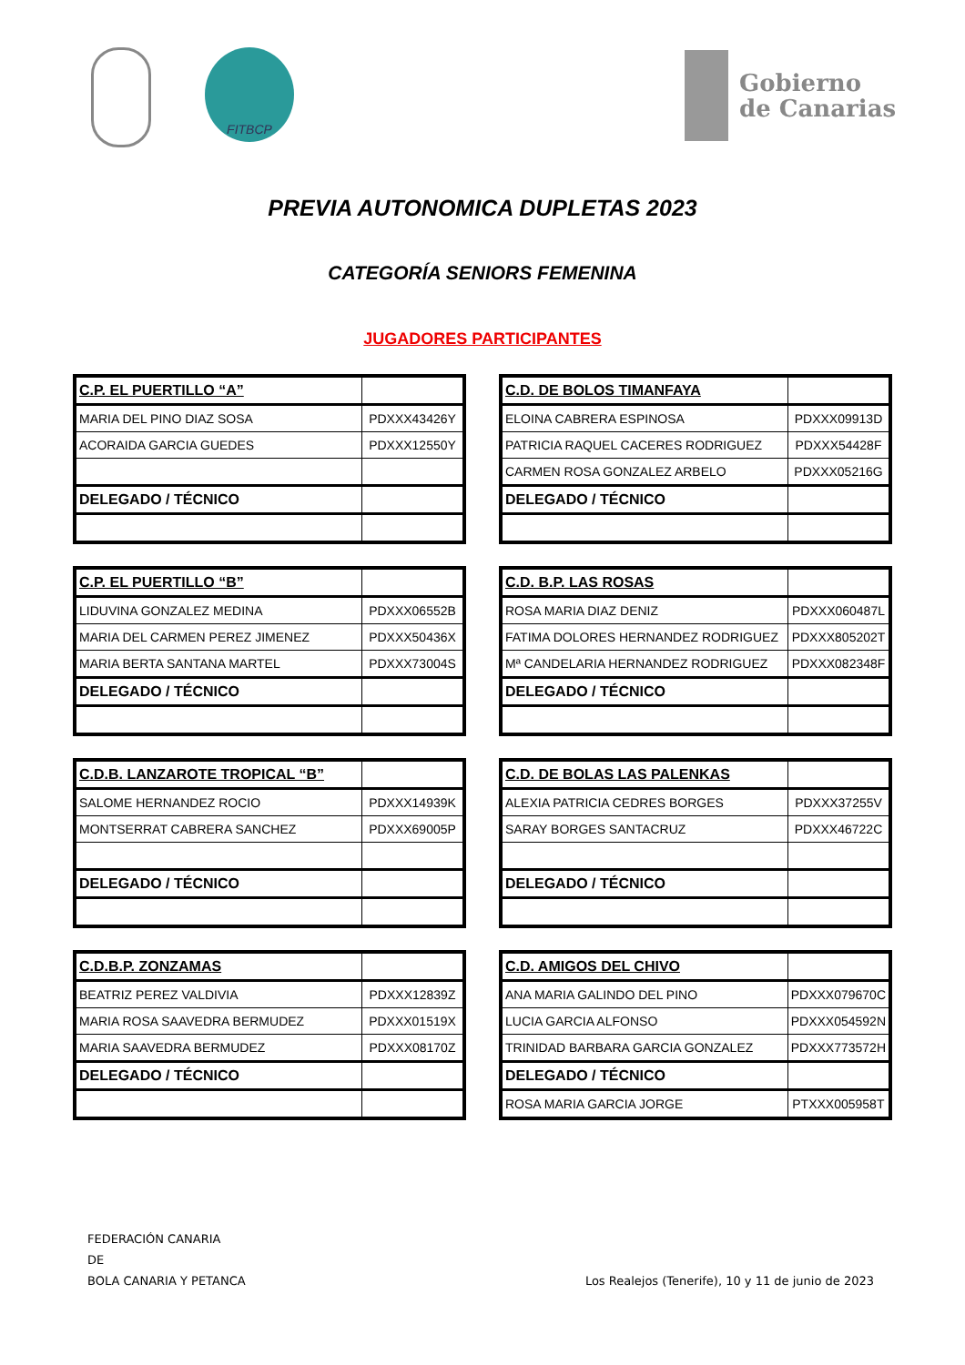FITBCP
Gobierno
de Canarias
PREVIA AUTONOMICA DUPLETAS 2023
CATEGORÍA SENIORS FEMENINA
JUGADORES PARTICIPANTES
| C.P. EL PUERTILLO “A” | |
| MARIA DEL PINO DIAZ SOSA | PDXXX43426Y |
| ACORAIDA GARCIA GUEDES | PDXXX12550Y |
| DELEGADO / TÉCNICO | |
| C.D. DE BOLOS TIMANFAYA | |
| ELOINA CABRERA ESPINOSA | PDXXX09913D |
| PATRICIA RAQUEL CACERES RODRIGUEZ | PDXXX54428F |
| CARMEN ROSA GONZALEZ ARBELO | PDXXX05216G |
| DELEGADO / TÉCNICO | |
| C.P. EL PUERTILLO “B” | |
| LIDUVINA GONZALEZ MEDINA | PDXXX06552B |
| MARIA DEL CARMEN PEREZ JIMENEZ | PDXXX50436X |
| MARIA BERTA SANTANA MARTEL | PDXXX73004S |
| DELEGADO / TÉCNICO | |
| C.D. B.P. LAS ROSAS | |
| ROSA MARIA DIAZ DENIZ | PDXXX060487L |
| FATIMA DOLORES HERNANDEZ RODRIGUEZ | PDXXX805202T |
| Mª CANDELARIA HERNANDEZ RODRIGUEZ | PDXXX082348F |
| DELEGADO / TÉCNICO | |
| C.D.B. LANZAROTE TROPICAL “B” | |
| SALOME HERNANDEZ ROCIO | PDXXX14939K |
| MONTSERRAT CABRERA SANCHEZ | PDXXX69005P |
| DELEGADO / TÉCNICO | |
| C.D. DE BOLAS LAS PALENKAS | |
| ALEXIA PATRICIA CEDRES BORGES | PDXXX37255V |
| SARAY BORGES SANTACRUZ | PDXXX46722C |
| DELEGADO / TÉCNICO | |
| C.D.B.P. ZONZAMAS | |
| BEATRIZ PEREZ VALDIVIA | PDXXX12839Z |
| MARIA ROSA SAAVEDRA BERMUDEZ | PDXXX01519X |
| MARIA SAAVEDRA BERMUDEZ | PDXXX08170Z |
| DELEGADO / TÉCNICO | |
| C.D. AMIGOS DEL CHIVO | |
| ANA MARIA GALINDO DEL PINO | PDXXX079670C |
| LUCIA GARCIA ALFONSO | PDXXX054592N |
| TRINIDAD BARBARA GARCIA GONZALEZ | PDXXX773572H |
| DELEGADO / TÉCNICO | |
| ROSA MARIA GARCIA JORGE | PTXXX005958T |
FEDERACIÓN CANARIA
DE
BOLA CANARIA Y PETANCA
Los Realejos (Tenerife), 10 y 11 de junio de 2023